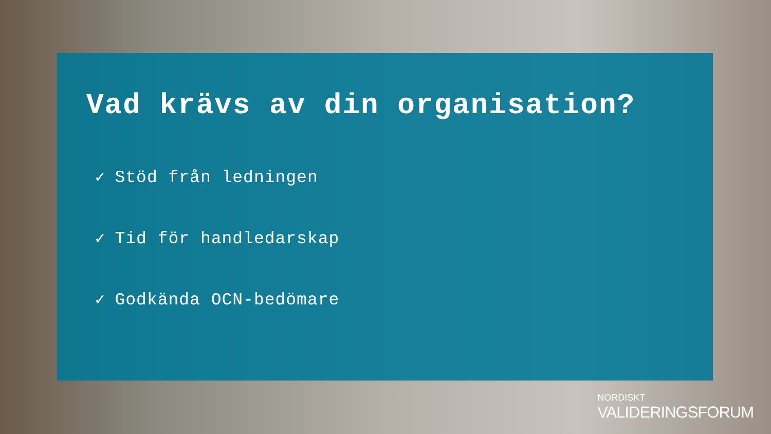Vad krävs av din organisation?
✓ Stöd från ledningen
✓ Tid för handledarskap
✓ Godkända OCN-bedömare
NORDISKT
VALIDERINGSFORUM